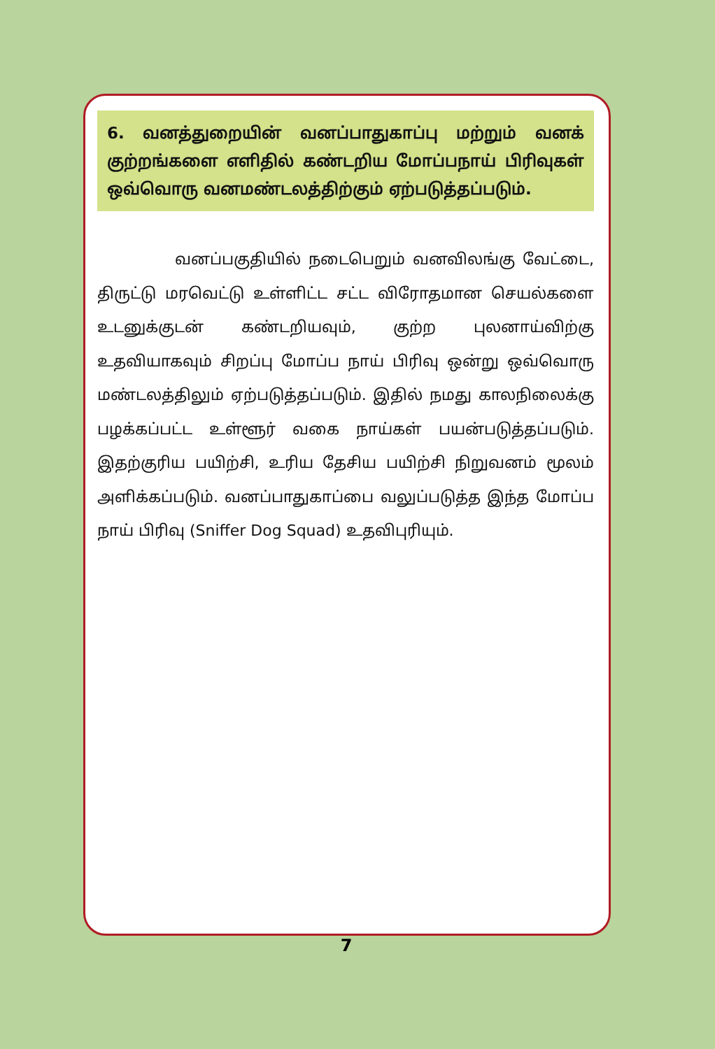6. வனத்துறையின் வனப்பாதுகாப்பு மற்றும் வனக் குற்றங்களை எளிதில் கண்டறிய மோப்பநாய் பிரிவுகள் ஒவ்வொரு வனமண்டலத்திற்கும் ஏற்படுத்தப்படும்.
வனப்பகுதியில் நடைபெறும் வனவிலங்கு வேட்டை, திருட்டு மரவெட்டு உள்ளிட்ட சட்ட விரோதமான செயல்களை உடனுக்குடன் கண்டறியவும், குற்ற புலனாய்விற்கு உதவியாகவும் சிறப்பு மோப்ப நாய் பிரிவு ஒன்று ஒவ்வொரு மண்டலத்திலும் ஏற்படுத்தப்படும். இதில் நமது காலநிலைக்கு பழக்கப்பட்ட உள்ளூர் வகை நாய்கள் பயன்படுத்தப்படும். இதற்குரிய பயிற்சி, உரிய தேசிய பயிற்சி நிறுவனம் மூலம் அளிக்கப்படும். வனப்பாதுகாப்பை வலுப்படுத்த இந்த மோப்ப நாய் பிரிவு (Sniffer Dog Squad) உதவிபுரியும்.
7